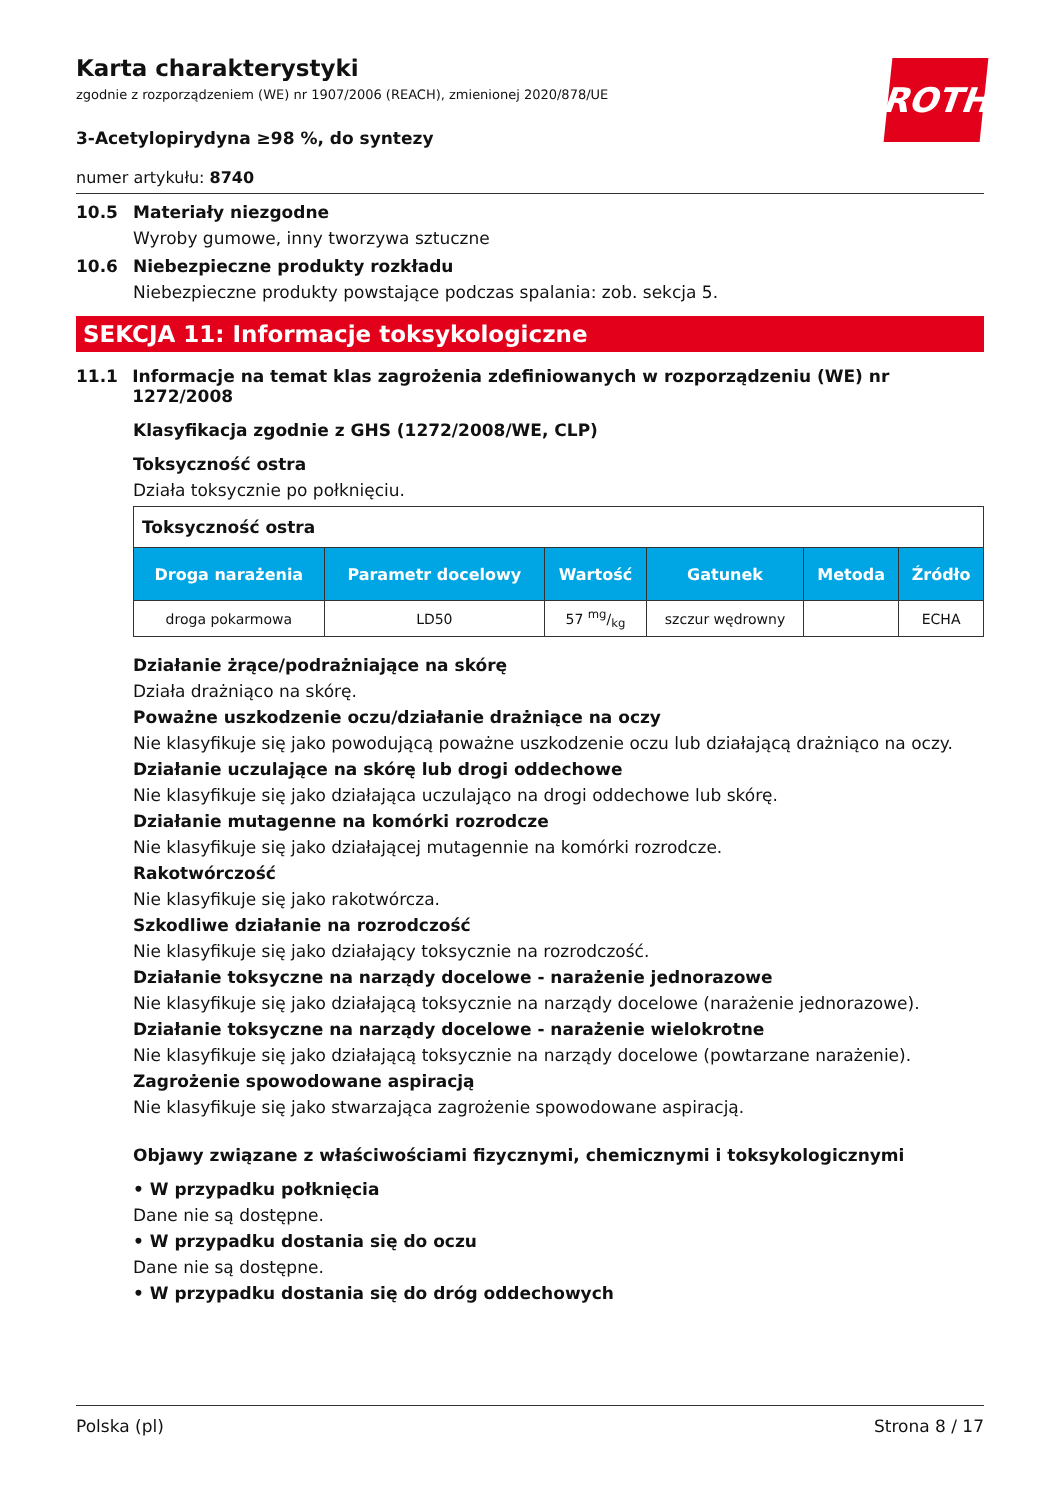Karta charakterystyki
zgodnie z rozporządzeniem (WE) nr 1907/2006 (REACH), zmienionej 2020/878/UE
ROTH
3-Acetylopirydyna ≥98 %, do syntezy
numer artykułu: 8740
10.5 Materiały niezgodne
Wyroby gumowe, inny tworzywa sztuczne
10.6 Niebezpieczne produkty rozkładu
Niebezpieczne produkty powstające podczas spalania: zob. sekcja 5.
SEKCJA 11: Informacje toksykologiczne
11.1 Informacje na temat klas zagrożenia zdefiniowanych w rozporządzeniu (WE) nr 1272/2008
Klasyfikacja zgodnie z GHS (1272/2008/WE, CLP)
Toksyczność ostra
Działa toksycznie po połknięciu.
| Toksyczność ostra | | | | | |
| Droga narażenia | Parametr docelowy | Wartość | Gatunek | Metoda | Źródło |
| droga pokarmowa | LD50 | 57 mg/kg | szczur wędrowny | | ECHA |
Działanie żrące/podrażniające na skórę
Działa drażniąco na skórę.
Poważne uszkodzenie oczu/działanie drażniące na oczy
Nie klasyfikuje się jako powodującą poważne uszkodzenie oczu lub działającą drażniąco na oczy.
Działanie uczulające na skórę lub drogi oddechowe
Nie klasyfikuje się jako działająca uczulająco na drogi oddechowe lub skórę.
Działanie mutagenne na komórki rozrodcze
Nie klasyfikuje się jako działającej mutagennie na komórki rozrodcze.
Rakotwórczość
Nie klasyfikuje się jako rakotwórcza.
Szkodliwe działanie na rozrodczość
Nie klasyfikuje się jako działający toksycznie na rozrodczość.
Działanie toksyczne na narządy docelowe - narażenie jednorazowe
Nie klasyfikuje się jako działającą toksycznie na narządy docelowe (narażenie jednorazowe).
Działanie toksyczne na narządy docelowe - narażenie wielokrotne
Nie klasyfikuje się jako działającą toksycznie na narządy docelowe (powtarzane narażenie).
Zagrożenie spowodowane aspiracją
Nie klasyfikuje się jako stwarzająca zagrożenie spowodowane aspiracją.
Objawy związane z właściwościami fizycznymi, chemicznymi i toksykologicznymi
• W przypadku połknięcia
Dane nie są dostępne.
• W przypadku dostania się do oczu
Dane nie są dostępne.
• W przypadku dostania się do dróg oddechowych
Polska (pl) Strona 8 / 17